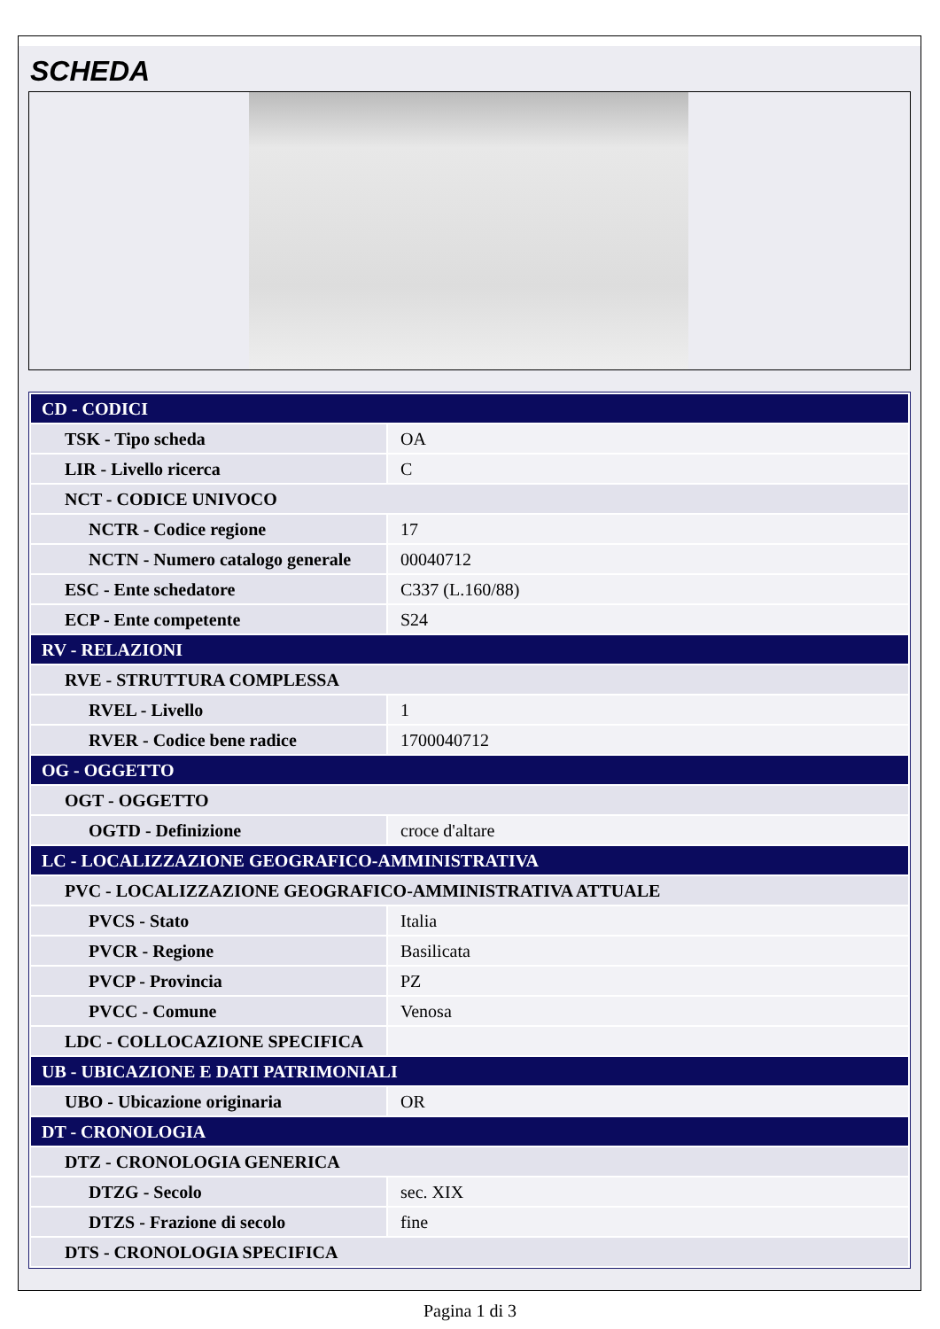SCHEDA
| CD - CODICI | |
| TSK - Tipo scheda | OA |
| LIR - Livello ricerca | C |
| NCT - CODICE UNIVOCO | |
| NCTR - Codice regione | 17 |
| NCTN - Numero catalogo generale | 00040712 |
| ESC - Ente schedatore | C337 (L.160/88) |
| ECP - Ente competente | S24 |
| RV - RELAZIONI | |
| RVE - STRUTTURA COMPLESSA | |
| RVEL - Livello | 1 |
| RVER - Codice bene radice | 1700040712 |
| OG - OGGETTO | |
| OGT - OGGETTO | |
| OGTD - Definizione | croce d'altare |
| LC - LOCALIZZAZIONE GEOGRAFICO-AMMINISTRATIVA | |
| PVC - LOCALIZZAZIONE GEOGRAFICO-AMMINISTRATIVA ATTUALE | |
| PVCS - Stato | Italia |
| PVCR - Regione | Basilicata |
| PVCP - Provincia | PZ |
| PVCC - Comune | Venosa |
| LDC - COLLOCAZIONE SPECIFICA | |
| UB - UBICAZIONE E DATI PATRIMONIALI | |
| UBO - Ubicazione originaria | OR |
| DT - CRONOLOGIA | |
| DTZ - CRONOLOGIA GENERICA | |
| DTZG - Secolo | sec. XIX |
| DTZS - Frazione di secolo | fine |
| DTS - CRONOLOGIA SPECIFICA | |
Pagina 1 di 3